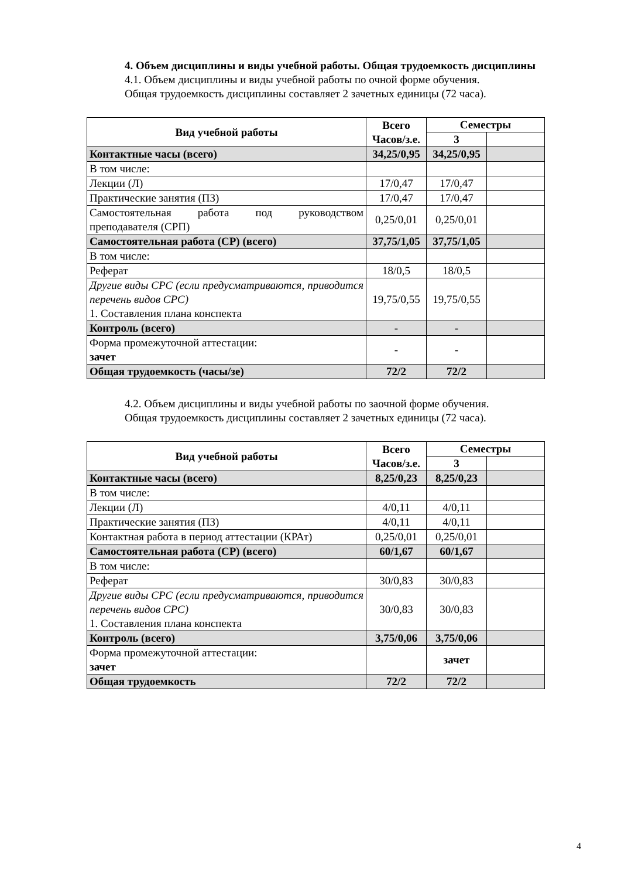4. Объем дисциплины и виды учебной работы. Общая трудоемкость дисциплины
4.1. Объем дисциплины и виды учебной работы по очной форме обучения.
Общая трудоемкость дисциплины составляет 2 зачетных единицы (72 часа).
| Вид учебной работы | Всего Часов/з.е. | Семестры | |
| --- | --- | --- | --- |
| | | 3 | |
| Контактные часы (всего) | 34,25/0,95 | 34,25/0,95 | |
| В том числе: | | | |
| Лекции (Л) | 17/0,47 | 17/0,47 | |
| Практические занятия (ПЗ) | 17/0,47 | 17/0,47 | |
| Самостоятельная работа под руководством преподавателя (СРП) | 0,25/0,01 | 0,25/0,01 | |
| Самостоятельная работа (СР) (всего) | 37,75/1,05 | 37,75/1,05 | |
| В том числе: | | | |
| Реферат | 18/0,5 | 18/0,5 | |
| Другие виды СРС (если предусматриваются, приводится перечень видов СРС) 1. Составления плана конспекта | 19,75/0,55 | 19,75/0,55 | |
| Контроль (всего) | - | - | |
| Форма промежуточной аттестации: зачет | - | - | |
| Общая трудоемкость (часы/зе) | 72/2 | 72/2 | |
4.2. Объем дисциплины и виды учебной работы по заочной форме обучения.
Общая трудоемкость дисциплины составляет 2 зачетных единицы (72 часа).
| Вид учебной работы | Всего Часов/з.е. | Семестры | |
| --- | --- | --- | --- |
| | | 3 | |
| Контактные часы (всего) | 8,25/0,23 | 8,25/0,23 | |
| В том числе: | | | |
| Лекции (Л) | 4/0,11 | 4/0,11 | |
| Практические занятия (ПЗ) | 4/0,11 | 4/0,11 | |
| Контактная работа в период аттестации (КРАт) | 0,25/0,01 | 0,25/0,01 | |
| Самостоятельная работа (СР) (всего) | 60/1,67 | 60/1,67 | |
| В том числе: | | | |
| Реферат | 30/0,83 | 30/0,83 | |
| Другие виды СРС (если предусматриваются, приводится перечень видов СРС) 1. Составления плана конспекта | 30/0,83 | 30/0,83 | |
| Контроль (всего) | 3,75/0,06 | 3,75/0,06 | |
| Форма промежуточной аттестации: зачет | | зачет | |
| Общая трудоемкость | 72/2 | 72/2 | |
4